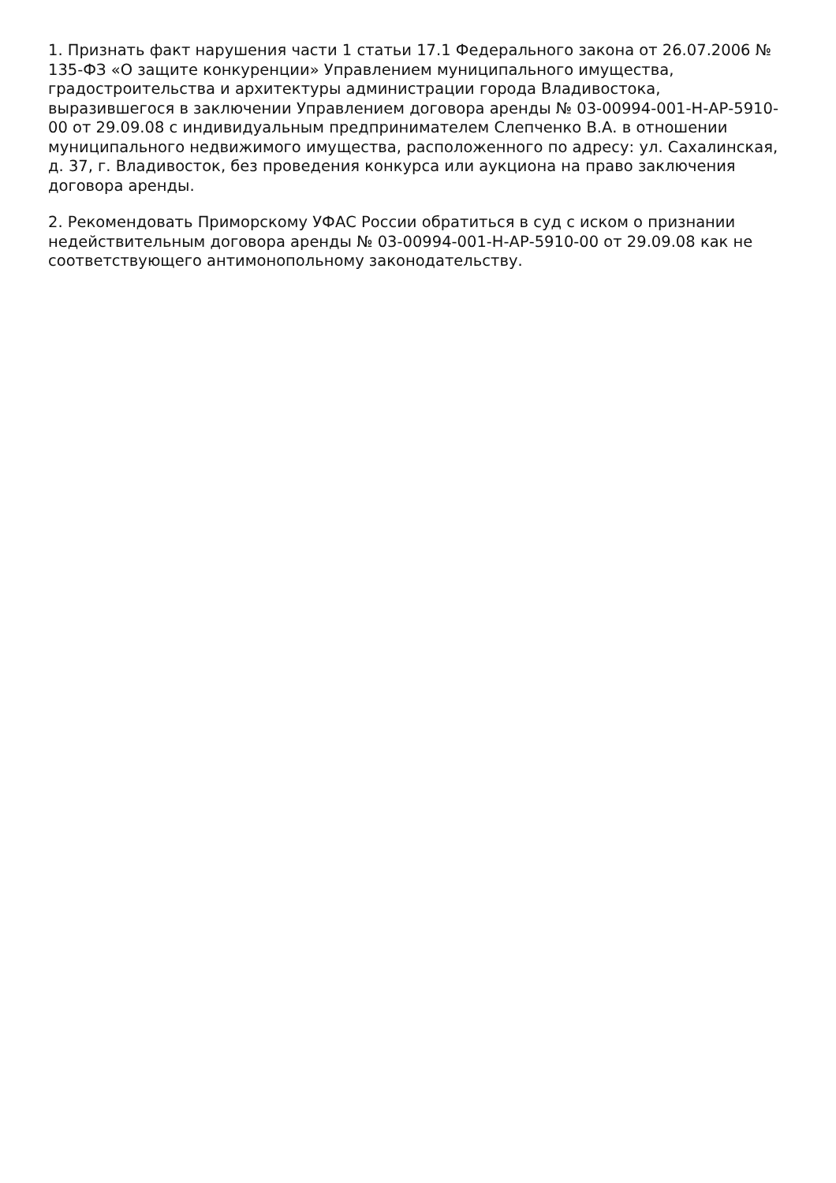1. Признать факт нарушения части 1 статьи 17.1 Федерального закона от 26.07.2006 № 135-ФЗ «О защите конкуренции» Управлением муниципального имущества, градостроительства и архитектуры администрации города Владивостока, выразившегося в заключении Управлением договора аренды № 03-00994-001-Н-АР-5910-00 от 29.09.08 с индивидуальным предпринимателем Слепченко В.А. в отношении муниципального недвижимого имущества, расположенного по адресу: ул. Сахалинская, д. 37, г. Владивосток, без проведения конкурса или аукциона на право заключения договора аренды.
2. Рекомендовать Приморскому УФАС России обратиться в суд с иском о признании недействительным договора аренды № 03-00994-001-Н-АР-5910-00 от 29.09.08 как не соответствующего антимонопольному законодательству.